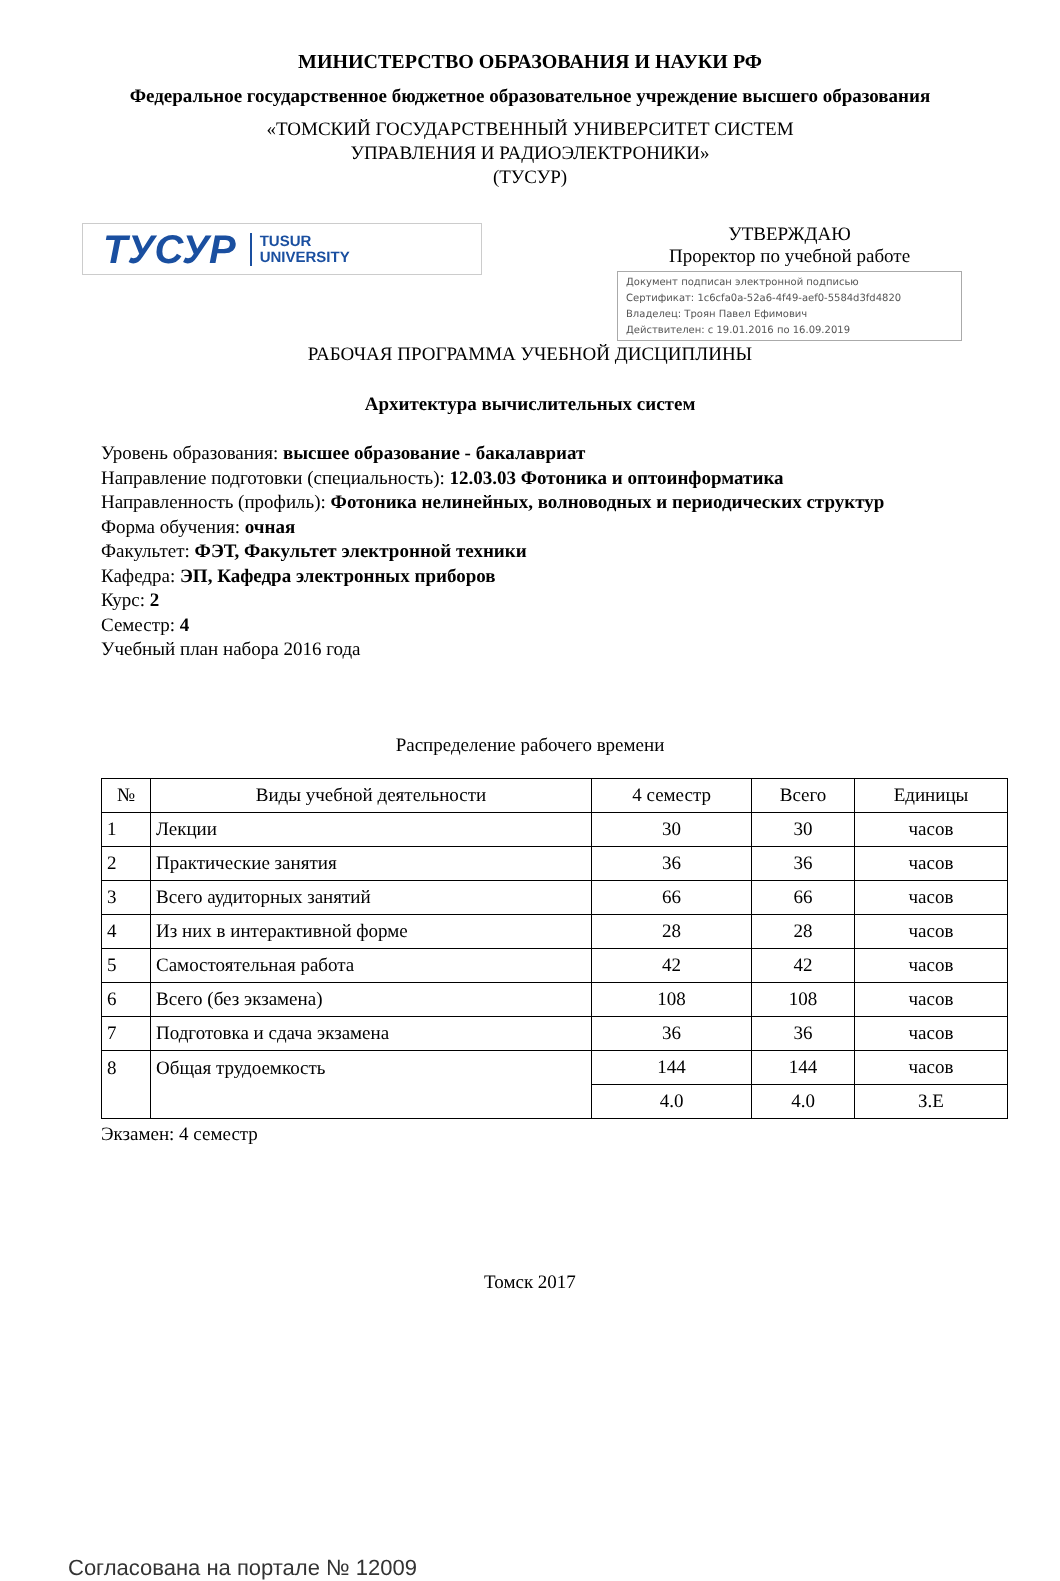МИНИСТЕРСТВО ОБРАЗОВАНИЯ И НАУКИ РФ
Федеральное государственное бюджетное образовательное учреждение высшего образования
«ТОМСКИЙ ГОСУДАРСТВЕННЫЙ УНИВЕРСИТЕТ СИСТЕМ
УПРАВЛЕНИЯ И РАДИОЭЛЕКТРОНИКИ»
(ТУСУР)
ТУСУР TUSUR
UNIVERSITY
УТВЕРЖДАЮ
Проректор по учебной работе
Документ подписан электронной подписью
Сертификат: 1c6cfa0a-52a6-4f49-aef0-5584d3fd4820
Владелец: Троян Павел Ефимович
Действителен: с 19.01.2016 по 16.09.2019
РАБОЧАЯ ПРОГРАММА УЧЕБНОЙ ДИСЦИПЛИНЫ
Архитектура вычислительных систем
Уровень образования: высшее образование - бакалавриат
Направление подготовки (специальность): 12.03.03 Фотоника и оптоинформатика
Направленность (профиль): Фотоника нелинейных, волноводных и периодических структур
Форма обучения: очная
Факультет: ФЭТ, Факультет электронной техники
Кафедра: ЭП, Кафедра электронных приборов
Курс: 2
Семестр: 4
Учебный план набора 2016 года
Распределение рабочего времени
| № | Виды учебной деятельности | 4 семестр | Всего | Единицы |
| --- | --- | --- | --- | --- |
| 1 | Лекции | 30 | 30 | часов |
| 2 | Практические занятия | 36 | 36 | часов |
| 3 | Всего аудиторных занятий | 66 | 66 | часов |
| 4 | Из них в интерактивной форме | 28 | 28 | часов |
| 5 | Самостоятельная работа | 42 | 42 | часов |
| 6 | Всего (без экзамена) | 108 | 108 | часов |
| 7 | Подготовка и сдача экзамена | 36 | 36 | часов |
| 8 | Общая трудоемкость | 144 | 144 | часов |
| | | 4.0 | 4.0 | З.Е |
Экзамен: 4 семестр
Томск 2017
Согласована на портале № 12009